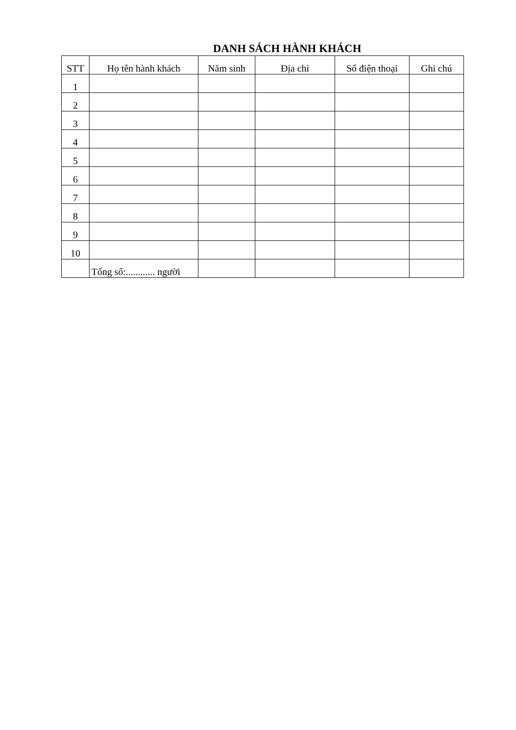DANH SÁCH HÀNH KHÁCH
| STT | Họ tên hành khách | Năm sinh | Địa chỉ | Số điện thoại | Ghi chú |
| --- | --- | --- | --- | --- | --- |
| 1 | | | | | |
| 2 | | | | | |
| 3 | | | | | |
| 4 | | | | | |
| 5 | | | | | |
| 6 | | | | | |
| 7 | | | | | |
| 8 | | | | | |
| 9 | | | | | |
| 10 | | | | | |
| | Tổng số:............ người | | | | |